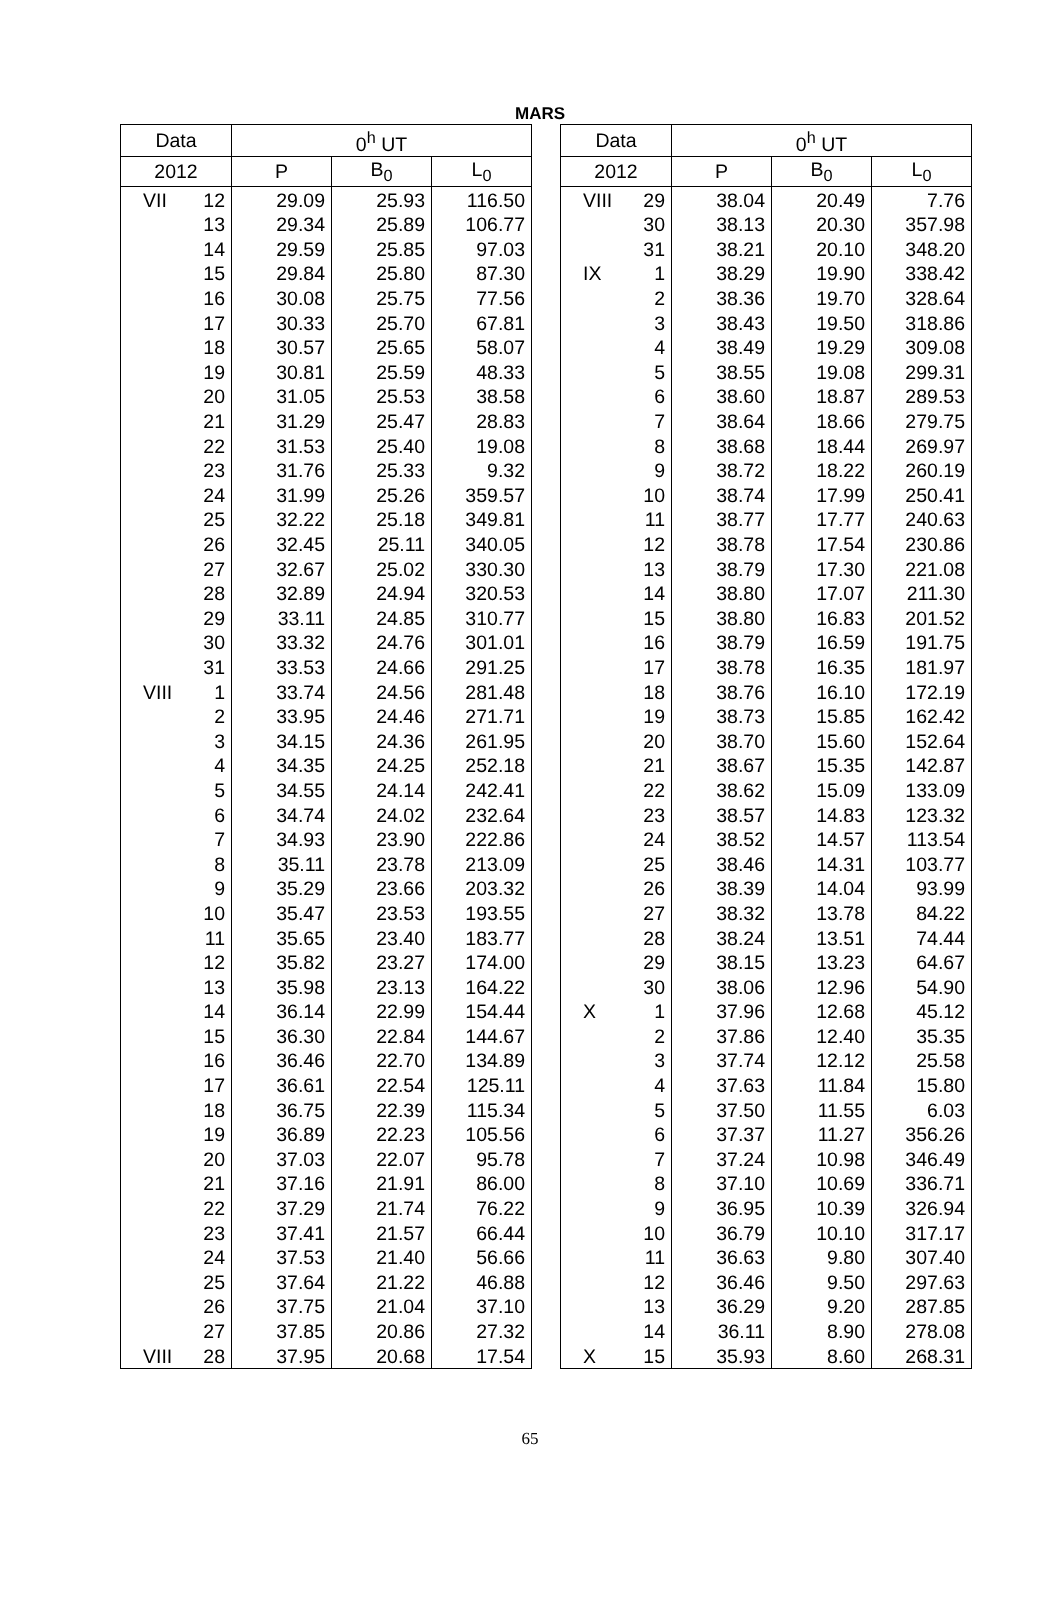MARS
| Data | | 0<sup>h</sup> UT | | |
| --- | --- | --- | --- | --- |
| 2012 | | P | B<sub>0</sub> | L<sub>0</sub> |
| VII | 12 | 29.09 | 25.93 | 116.50 |
| | 13 | 29.34 | 25.89 | 106.77 |
| | 14 | 29.59 | 25.85 | 97.03 |
| | 15 | 29.84 | 25.80 | 87.30 |
| | 16 | 30.08 | 25.75 | 77.56 |
| | 17 | 30.33 | 25.70 | 67.81 |
| | 18 | 30.57 | 25.65 | 58.07 |
| | 19 | 30.81 | 25.59 | 48.33 |
| | 20 | 31.05 | 25.53 | 38.58 |
| | 21 | 31.29 | 25.47 | 28.83 |
| | 22 | 31.53 | 25.40 | 19.08 |
| | 23 | 31.76 | 25.33 | 9.32 |
| | 24 | 31.99 | 25.26 | 359.57 |
| | 25 | 32.22 | 25.18 | 349.81 |
| | 26 | 32.45 | 25.11 | 340.05 |
| | 27 | 32.67 | 25.02 | 330.30 |
| | 28 | 32.89 | 24.94 | 320.53 |
| | 29 | 33.11 | 24.85 | 310.77 |
| | 30 | 33.32 | 24.76 | 301.01 |
| | 31 | 33.53 | 24.66 | 291.25 |
| VIII | 1 | 33.74 | 24.56 | 281.48 |
| | 2 | 33.95 | 24.46 | 271.71 |
| | 3 | 34.15 | 24.36 | 261.95 |
| | 4 | 34.35 | 24.25 | 252.18 |
| | 5 | 34.55 | 24.14 | 242.41 |
| | 6 | 34.74 | 24.02 | 232.64 |
| | 7 | 34.93 | 23.90 | 222.86 |
| | 8 | 35.11 | 23.78 | 213.09 |
| | 9 | 35.29 | 23.66 | 203.32 |
| | 10 | 35.47 | 23.53 | 193.55 |
| | 11 | 35.65 | 23.40 | 183.77 |
| | 12 | 35.82 | 23.27 | 174.00 |
| | 13 | 35.98 | 23.13 | 164.22 |
| | 14 | 36.14 | 22.99 | 154.44 |
| | 15 | 36.30 | 22.84 | 144.67 |
| | 16 | 36.46 | 22.70 | 134.89 |
| | 17 | 36.61 | 22.54 | 125.11 |
| | 18 | 36.75 | 22.39 | 115.34 |
| | 19 | 36.89 | 22.23 | 105.56 |
| | 20 | 37.03 | 22.07 | 95.78 |
| | 21 | 37.16 | 21.91 | 86.00 |
| | 22 | 37.29 | 21.74 | 76.22 |
| | 23 | 37.41 | 21.57 | 66.44 |
| | 24 | 37.53 | 21.40 | 56.66 |
| | 25 | 37.64 | 21.22 | 46.88 |
| | 26 | 37.75 | 21.04 | 37.10 |
| | 27 | 37.85 | 20.86 | 27.32 |
| VIII | 28 | 37.95 | 20.68 | 17.54 |
| Data | | 0<sup>h</sup> UT | | |
| --- | --- | --- | --- | --- |
| 2012 | | P | B<sub>0</sub> | L<sub>0</sub> |
| VIII | 29 | 38.04 | 20.49 | 7.76 |
| | 30 | 38.13 | 20.30 | 357.98 |
| | 31 | 38.21 | 20.10 | 348.20 |
| IX | 1 | 38.29 | 19.90 | 338.42 |
| | 2 | 38.36 | 19.70 | 328.64 |
| | 3 | 38.43 | 19.50 | 318.86 |
| | 4 | 38.49 | 19.29 | 309.08 |
| | 5 | 38.55 | 19.08 | 299.31 |
| | 6 | 38.60 | 18.87 | 289.53 |
| | 7 | 38.64 | 18.66 | 279.75 |
| | 8 | 38.68 | 18.44 | 269.97 |
| | 9 | 38.72 | 18.22 | 260.19 |
| | 10 | 38.74 | 17.99 | 250.41 |
| | 11 | 38.77 | 17.77 | 240.63 |
| | 12 | 38.78 | 17.54 | 230.86 |
| | 13 | 38.79 | 17.30 | 221.08 |
| | 14 | 38.80 | 17.07 | 211.30 |
| | 15 | 38.80 | 16.83 | 201.52 |
| | 16 | 38.79 | 16.59 | 191.75 |
| | 17 | 38.78 | 16.35 | 181.97 |
| | 18 | 38.76 | 16.10 | 172.19 |
| | 19 | 38.73 | 15.85 | 162.42 |
| | 20 | 38.70 | 15.60 | 152.64 |
| | 21 | 38.67 | 15.35 | 142.87 |
| | 22 | 38.62 | 15.09 | 133.09 |
| | 23 | 38.57 | 14.83 | 123.32 |
| | 24 | 38.52 | 14.57 | 113.54 |
| | 25 | 38.46 | 14.31 | 103.77 |
| | 26 | 38.39 | 14.04 | 93.99 |
| | 27 | 38.32 | 13.78 | 84.22 |
| | 28 | 38.24 | 13.51 | 74.44 |
| | 29 | 38.15 | 13.23 | 64.67 |
| | 30 | 38.06 | 12.96 | 54.90 |
| X | 1 | 37.96 | 12.68 | 45.12 |
| | 2 | 37.86 | 12.40 | 35.35 |
| | 3 | 37.74 | 12.12 | 25.58 |
| | 4 | 37.63 | 11.84 | 15.80 |
| | 5 | 37.50 | 11.55 | 6.03 |
| | 6 | 37.37 | 11.27 | 356.26 |
| | 7 | 37.24 | 10.98 | 346.49 |
| | 8 | 37.10 | 10.69 | 336.71 |
| | 9 | 36.95 | 10.39 | 326.94 |
| | 10 | 36.79 | 10.10 | 317.17 |
| | 11 | 36.63 | 9.80 | 307.40 |
| | 12 | 36.46 | 9.50 | 297.63 |
| | 13 | 36.29 | 9.20 | 287.85 |
| | 14 | 36.11 | 8.90 | 278.08 |
| X | 15 | 35.93 | 8.60 | 268.31 |
65